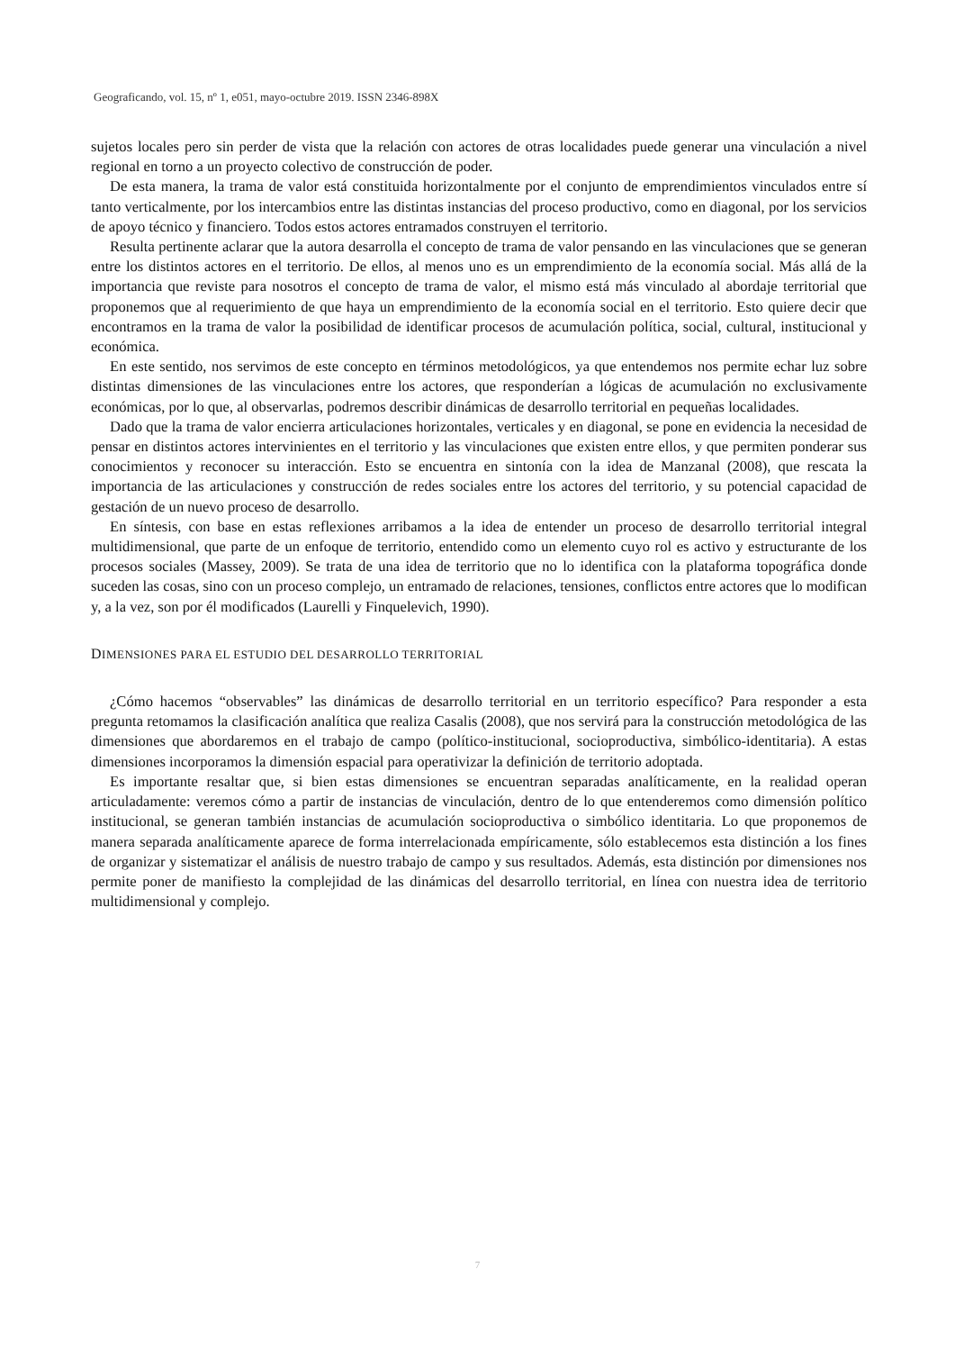Geograficando, vol. 15, nº 1, e051, mayo-octubre 2019. ISSN 2346-898X
sujetos locales pero sin perder de vista que la relación con actores de otras localidades puede generar una vinculación a nivel regional en torno a un proyecto colectivo de construcción de poder.
De esta manera, la trama de valor está constituida horizontalmente por el conjunto de emprendimientos vinculados entre sí tanto verticalmente, por los intercambios entre las distintas instancias del proceso productivo, como en diagonal, por los servicios de apoyo técnico y financiero. Todos estos actores entramados construyen el territorio.
Resulta pertinente aclarar que la autora desarrolla el concepto de trama de valor pensando en las vinculaciones que se generan entre los distintos actores en el territorio. De ellos, al menos uno es un emprendimiento de la economía social. Más allá de la importancia que reviste para nosotros el concepto de trama de valor, el mismo está más vinculado al abordaje territorial que proponemos que al requerimiento de que haya un emprendimiento de la economía social en el territorio. Esto quiere decir que encontramos en la trama de valor la posibilidad de identificar procesos de acumulación política, social, cultural, institucional y económica.
En este sentido, nos servimos de este concepto en términos metodológicos, ya que entendemos nos permite echar luz sobre distintas dimensiones de las vinculaciones entre los actores, que responderían a lógicas de acumulación no exclusivamente económicas, por lo que, al observarlas, podremos describir dinámicas de desarrollo territorial en pequeñas localidades.
Dado que la trama de valor encierra articulaciones horizontales, verticales y en diagonal, se pone en evidencia la necesidad de pensar en distintos actores intervinientes en el territorio y las vinculaciones que existen entre ellos, y que permiten ponderar sus conocimientos y reconocer su interacción. Esto se encuentra en sintonía con la idea de Manzanal (2008), que rescata la importancia de las articulaciones y construcción de redes sociales entre los actores del territorio, y su potencial capacidad de gestación de un nuevo proceso de desarrollo.
En síntesis, con base en estas reflexiones arribamos a la idea de entender un proceso de desarrollo territorial integral multidimensional, que parte de un enfoque de territorio, entendido como un elemento cuyo rol es activo y estructurante de los procesos sociales (Massey, 2009). Se trata de una idea de territorio que no lo identifica con la plataforma topográfica donde suceden las cosas, sino con un proceso complejo, un entramado de relaciones, tensiones, conflictos entre actores que lo modifican y, a la vez, son por él modificados (Laurelli y Finquelevich, 1990).
DIMENSIONES PARA EL ESTUDIO DEL DESARROLLO TERRITORIAL
¿Cómo hacemos “observables” las dinámicas de desarrollo territorial en un territorio específico? Para responder a esta pregunta retomamos la clasificación analítica que realiza Casalis (2008), que nos servirá para la construcción metodológica de las dimensiones que abordaremos en el trabajo de campo (político-institucional, socioproductiva, simbólico-identitaria). A estas dimensiones incorporamos la dimensión espacial para operativizar la definición de territorio adoptada.
Es importante resaltar que, si bien estas dimensiones se encuentran separadas analíticamente, en la realidad operan articuladamente: veremos cómo a partir de instancias de vinculación, dentro de lo que entenderemos como dimensión político institucional, se generan también instancias de acumulación socioproductiva o simbólico identitaria. Lo que proponemos de manera separada analíticamente aparece de forma interrelacionada empíricamente, sólo establecemos esta distinción a los fines de organizar y sistematizar el análisis de nuestro trabajo de campo y sus resultados. Además, esta distinción por dimensiones nos permite poner de manifiesto la complejidad de las dinámicas del desarrollo territorial, en línea con nuestra idea de territorio multidimensional y complejo.
7